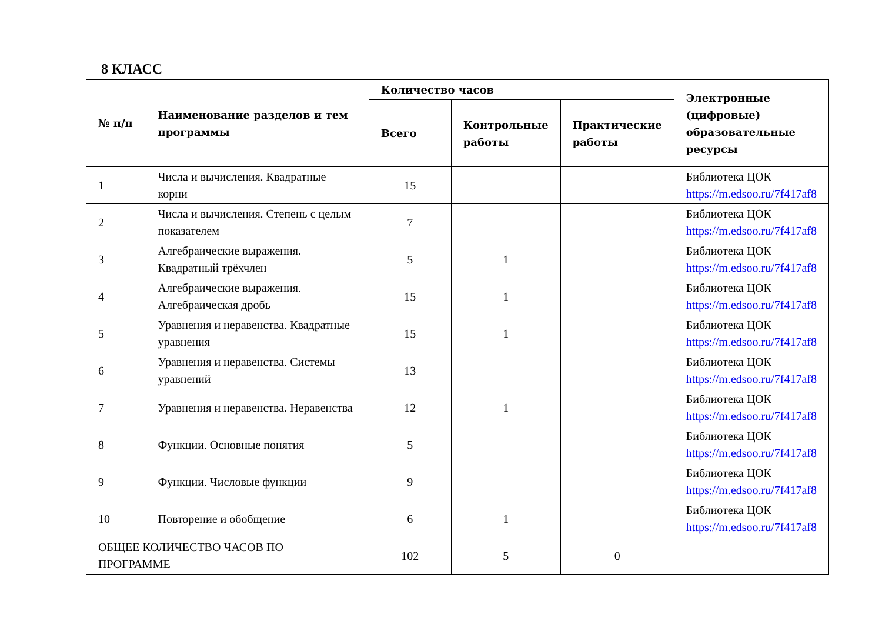8 КЛАСС
| № п/п | Наименование разделов и тем программы | Количество часов | | | Электронные (цифровые) образовательные ресурсы |
| --- | --- | --- | --- | --- | --- |
| | | Всего | Контрольные работы | Практические работы | |
| 1 | Числа и вычисления. Квадратные корни | 15 | | | Библиотека ЦОК https://m.edsoo.ru/7f417af8 |
| 2 | Числа и вычисления. Степень с целым показателем | 7 | | | Библиотека ЦОК https://m.edsoo.ru/7f417af8 |
| 3 | Алгебраические выражения. Квадратный трёхчлен | 5 | 1 | | Библиотека ЦОК https://m.edsoo.ru/7f417af8 |
| 4 | Алгебраические выражения. Алгебраическая дробь | 15 | 1 | | Библиотека ЦОК https://m.edsoo.ru/7f417af8 |
| 5 | Уравнения и неравенства. Квадратные уравнения | 15 | 1 | | Библиотека ЦОК https://m.edsoo.ru/7f417af8 |
| 6 | Уравнения и неравенства. Системы уравнений | 13 | | | Библиотека ЦОК https://m.edsoo.ru/7f417af8 |
| 7 | Уравнения и неравенства. Неравенства | 12 | 1 | | Библиотека ЦОК https://m.edsoo.ru/7f417af8 |
| 8 | Функции. Основные понятия | 5 | | | Библиотека ЦОК https://m.edsoo.ru/7f417af8 |
| 9 | Функции. Числовые функции | 9 | | | Библиотека ЦОК https://m.edsoo.ru/7f417af8 |
| 10 | Повторение и обобщение | 6 | 1 | | Библиотека ЦОК https://m.edsoo.ru/7f417af8 |
| ОБЩЕЕ КОЛИЧЕСТВО ЧАСОВ ПО ПРОГРАММЕ | | 102 | 5 | 0 | |